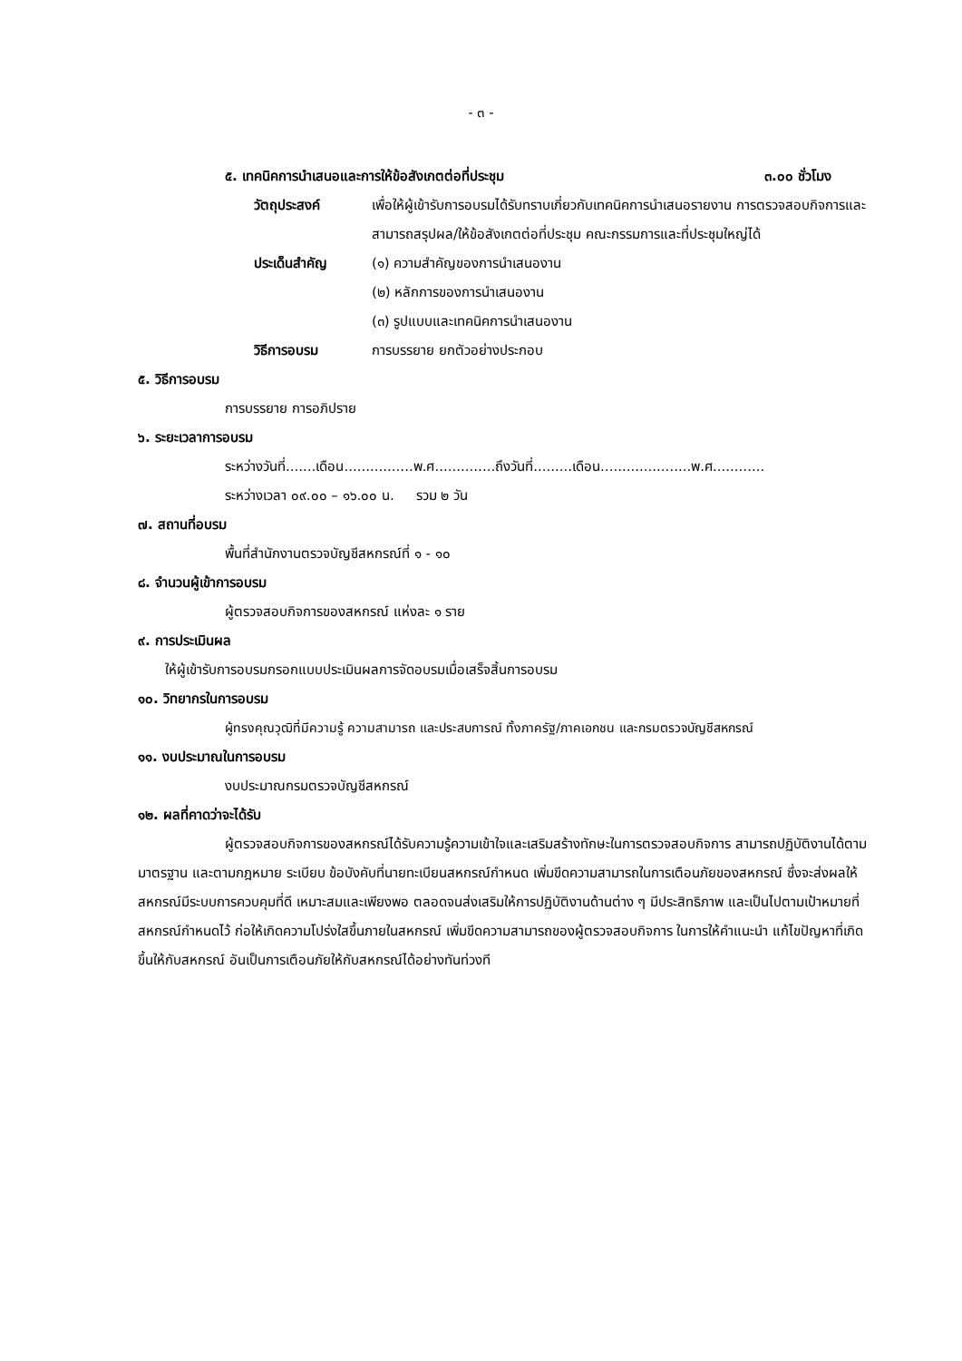- ๓ -
๕. เทคนิคการนำเสนอและการให้ข้อสังเกตต่อที่ประชุม ๓.๐๐ ชั่วโมง
วัตถุประสงค์ เพื่อให้ผู้เข้ารับการอบรมได้รับทราบเกี่ยวกับเทคนิคการนำเสนอรายงาน การตรวจสอบกิจการและสามารถสรุปผล/ให้ข้อสังเกตต่อที่ประชุม คณะกรรมการและที่ประชุมใหญ่ได้
ประเด็นสำคัญ (๑) ความสำคัญของการนำเสนองาน
(๒) หลักการของการนำเสนองาน
(๓) รูปแบบและเทคนิคการนำเสนองาน
วิธีการอบรม การบรรยาย ยกตัวอย่างประกอบ
๕. วิธีการอบรม
การบรรยาย การอภิปราย
๖. ระยะเวลาการอบรม
ระหว่างวันที่.......เดือน................พ.ศ..............ถึงวันที่.........เดือน.....................พ.ศ............
ระหว่างเวลา ๐๙.๐๐ – ๑๖.๐๐ น. รวม ๒ วัน
๗. สถานที่อบรม
พื้นที่สำนักงานตรวจบัญชีสหกรณ์ที่ ๑ - ๑๐
๘. จำนวนผู้เข้าการอบรม
ผู้ตรวจสอบกิจการของสหกรณ์ แห่งละ ๑ ราย
๙. การประเมินผล
ให้ผู้เข้ารับการอบรมกรอกแบบประเมินผลการจัดอบรมเมื่อเสร็จสิ้นการอบรม
๑๐. วิทยากรในการอบรม
ผู้ทรงคุณวุฒิที่มีความรู้ ความสามารถ และประสบการณ์ ทั้งภาครัฐ/ภาคเอกชน และกรมตรวจบัญชีสหกรณ์
๑๑. งบประมาณในการอบรม
งบประมาณกรมตรวจบัญชีสหกรณ์
๑๒. ผลที่คาดว่าจะได้รับ
ผู้ตรวจสอบกิจการของสหกรณ์ได้รับความรู้ความเข้าใจและเสริมสร้างทักษะในการตรวจสอบกิจการ สามารถปฏิบัติงานได้ตามมาตรฐาน และตามกฎหมาย ระเบียบ ข้อบังคับที่นายทะเบียนสหกรณ์กำหนด เพิ่มขีดความสามารถในการเตือนภัยของสหกรณ์ ซึ่งจะส่งผลให้สหกรณ์มีระบบการควบคุมที่ดี เหมาะสมและเพียงพอ ตลอดจนส่งเสริมให้การปฏิบัติงานด้านต่าง ๆ มีประสิทธิภาพ และเป็นไปตามเป้าหมายที่สหกรณ์กำหนดไว้ ก่อให้เกิดความโปร่งใสขึ้นภายในสหกรณ์ เพิ่มขีดความสามารถของผู้ตรวจสอบกิจการ ในการให้คำแนะนำ แก้ไขปัญหาที่เกิดขึ้นให้กับสหกรณ์ อันเป็นการเตือนภัยให้กับสหกรณ์ได้อย่างทันท่วงที